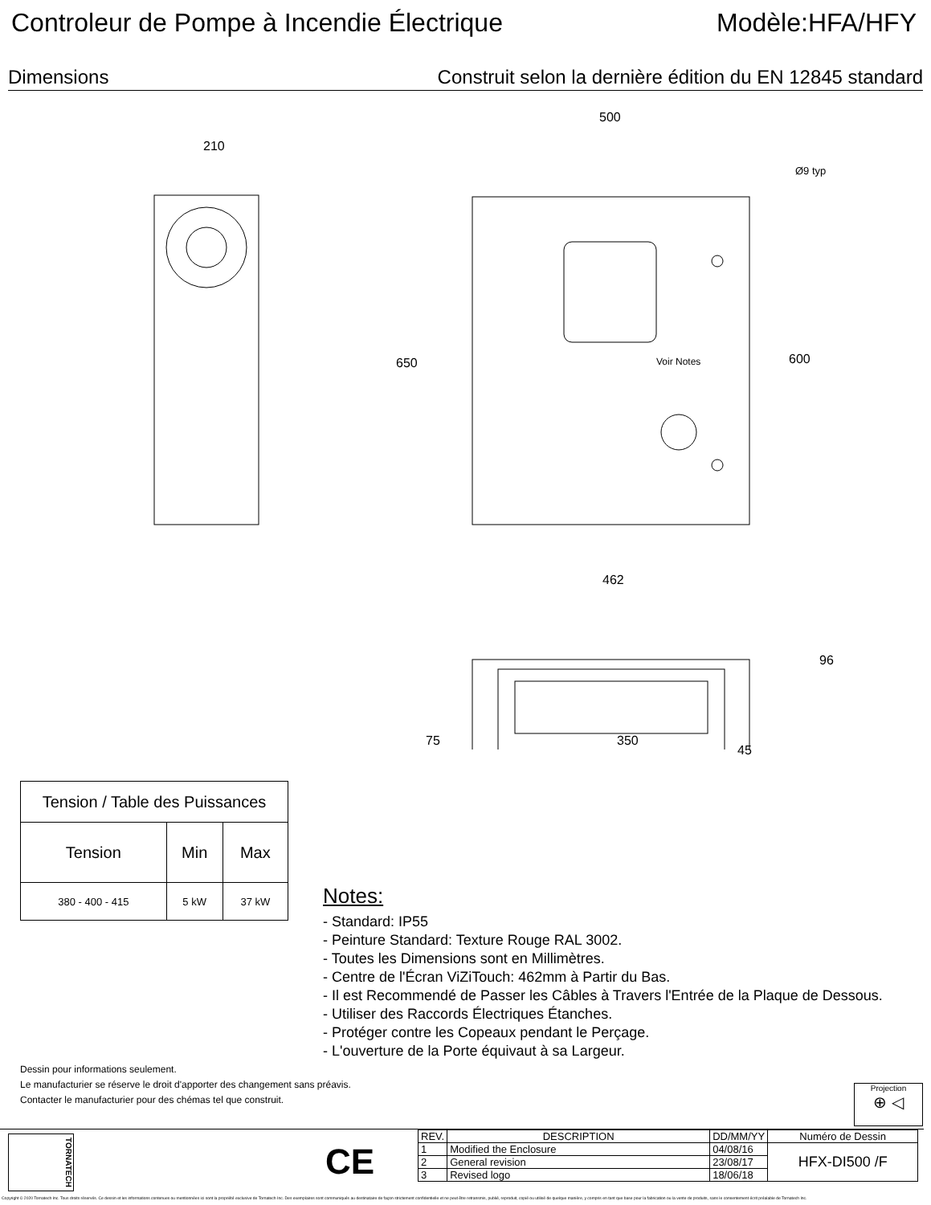Controleur de Pompe à Incendie Électrique Modèle:HFA/HFY
Dimensions Construit selon la dernière édition du EN 12845 standard
210
500
Ø9 typ
650 600 Voir Notes
462
96
75 350
45
| Tension / Table des Puissances | | |
| --- | --- | --- |
| Tension | Min | Max |
| 380 - 400 - 415 | 5 kW | 37 kW |
Notes:
- Standard: IP55
- Peinture Standard: Texture Rouge RAL 3002.
- Toutes les Dimensions sont en Millimètres.
- Centre de l'Écran ViZiTouch: 462mm à Partir du Bas.
- Il est Recommendé de Passer les Câbles à Travers l'Entrée de la Plaque de Dessous.
- Utiliser des Raccords Électriques Étanches.
- Protéger contre les Copeaux pendant le Perçage.
- L'ouverture de la Porte équivaut à sa Largeur.
Dessin pour informations seulement.
Le manufacturier se réserve le droit d'apporter des changement sans préavis.
Contacter le manufacturier pour des chémas tel que construit.
Projection
⊕ ◁
TORNATECH
CE
| REV. | DESCRIPTION | DD/MM/YY | Numéro de Dessin |
| --- | --- | --- | --- |
| 1 | Modified the Enclosure | 04/08/16 | HFX-DI500 /F |
| 2 | General revision | 23/08/17 | |
| 3 | Revised logo | 18/06/18 | |
Copyright © 2020 Tornatech Inc. Tous droits réservés. Ce dessin et les informations contenues ou mentionnées ici sont la propriété exclusive de Tornatech Inc. Des exemplaires sont communiqués au destinataire de façon strictement confidentielle et ne peut être retransmis, publié, reproduit, copié ou utilisé de quelque manière, y compris en tant que base pour la fabrication ou la vente de produits, sans le consentement écrit préalable de Tornatech Inc.